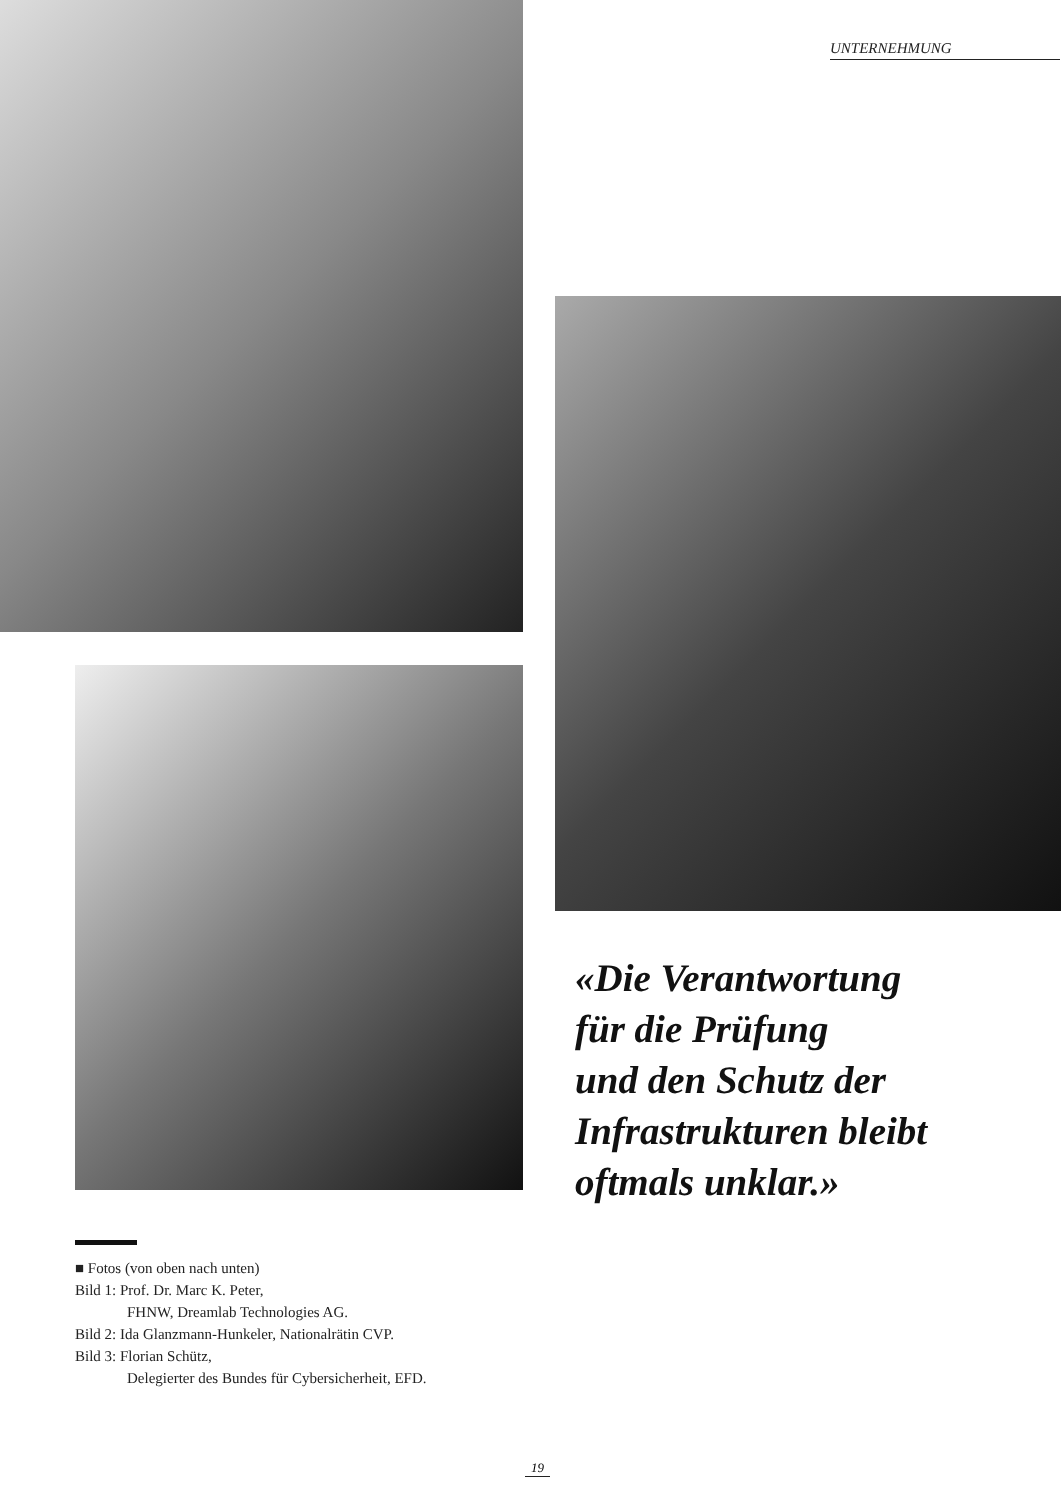UNTERNEHMUNG
«Die Verantwortung
für die Prüfung
und den Schutz der
Infrastrukturen bleibt
oftmals unklar.»
■ Fotos (von oben nach unten)
Bild 1: Prof. Dr. Marc K. Peter,
FHNW, Dreamlab Technologies AG.
Bild 2: Ida Glanzmann-Hunkeler, Nationalrätin CVP.
Bild 3: Florian Schütz,
Delegierter des Bundes für Cybersicherheit, EFD.
19